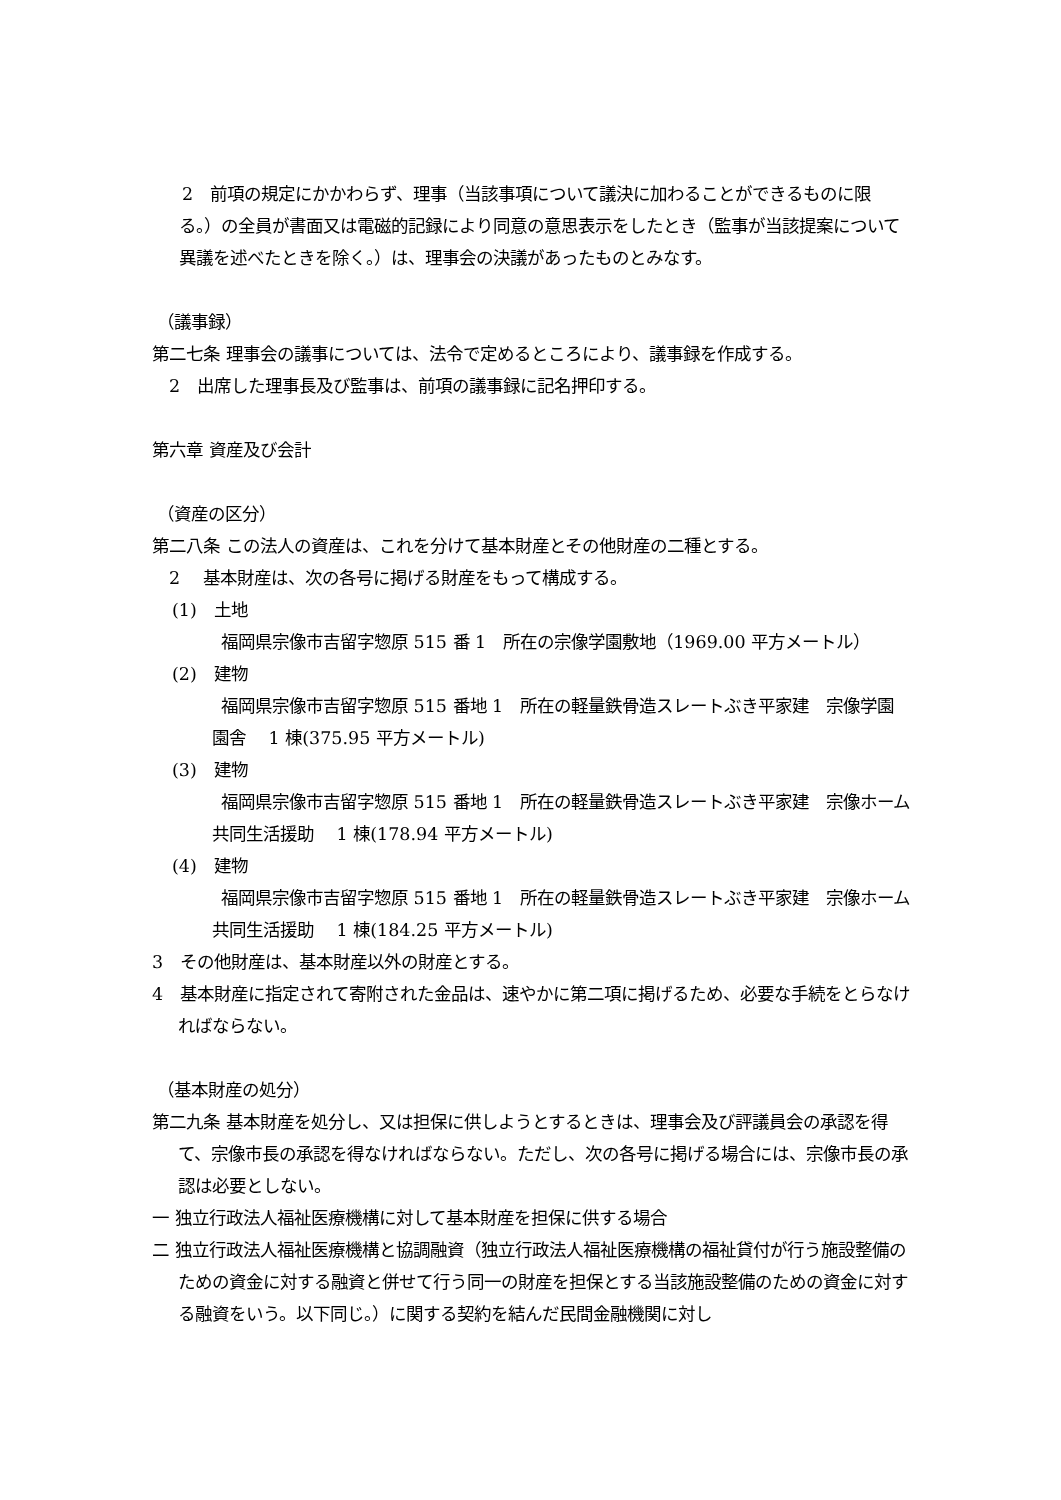2　前項の規定にかかわらず、理事（当該事項について議決に加わることができるものに限る。）の全員が書面又は電磁的記録により同意の意思表示をしたとき（監事が当該提案について異議を述べたときを除く。）は、理事会の決議があったものとみなす。
（議事録）
第二七条 理事会の議事については、法令で定めるところにより、議事録を作成する。
　2　出席した理事長及び監事は、前項の議事録に記名押印する。
第六章 資産及び会計
（資産の区分）
第二八条 この法人の資産は、これを分けて基本財産とその他財産の二種とする。
　2　 基本財産は、次の各号に掲げる財産をもって構成する。
(1)　土地
　福岡県宗像市吉留字惣原 515 番 1　所在の宗像学園敷地（1969.00 平方メートル）
(2)　建物
　福岡県宗像市吉留字惣原 515 番地 1　所在の軽量鉄骨造スレートぶき平家建　宗像学園園舎　 1 棟(375.95 平方メートル)
(3)　建物
　福岡県宗像市吉留字惣原 515 番地 1　所在の軽量鉄骨造スレートぶき平家建　宗像ホーム共同生活援助　 1 棟(178.94 平方メートル)
(4)　建物
　福岡県宗像市吉留字惣原 515 番地 1　所在の軽量鉄骨造スレートぶき平家建　宗像ホーム共同生活援助　 1 棟(184.25 平方メートル)
3　その他財産は、基本財産以外の財産とする。
4　基本財産に指定されて寄附された金品は、速やかに第二項に掲げるため、必要な手続をとらなければならない。
（基本財産の処分）
第二九条 基本財産を処分し、又は担保に供しようとするときは、理事会及び評議員会の承認を得て、宗像市長の承認を得なければならない。ただし、次の各号に掲げる場合には、宗像市長の承認は必要としない。
一 独立行政法人福祉医療機構に対して基本財産を担保に供する場合
二 独立行政法人福祉医療機構と協調融資（独立行政法人福祉医療機構の福祉貸付が行う施設整備のための資金に対する融資と併せて行う同一の財産を担保とする当該施設整備のための資金に対する融資をいう。以下同じ。）に関する契約を結んだ民間金融機関に対し